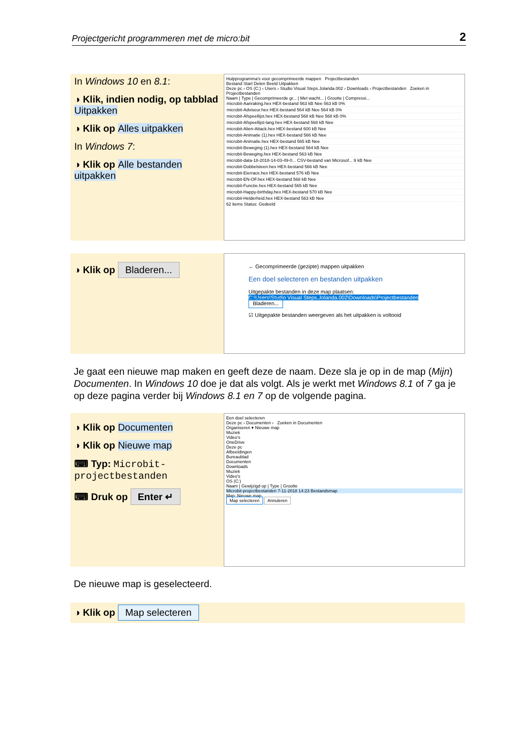Projectgericht programmeren met de micro:bit 2
In Windows 10 en 8.1:
◑ Klik, indien nodig, op tabblad Uitpakken
◑ Klik op Alles uitpakken
In Windows 7:
◑ Klik op Alle bestanden uitpakken
Hulpprogramma's voor gecomprimeerde mappen Projectbestanden
Bestand Start Delen Beeld Uitpakken
Deze pc › OS (C:) › Users › Studio Visual Steps.Jolanda.002 › Downloads › Projectbestanden Zoeken in Projectbestanden
Naam | Type | Gecomprimeerde gr... | Met wacht... | Grootte | Compressi...
microbit-Aanraking.hex HEX-bestand 563 kB Nee 563 kB 0%
microbit-Adviseur.hex HEX-bestand 564 kB Nee 564 kB 0%
microbit-Afspeellijst.hex HEX-bestand 568 kB Nee 568 kB 0%
microbit-Afspeellijst-lang.hex HEX-bestand 568 kB Nee
microbit-Alien-Attack.hex HEX-bestand 600 kB Nee
microbit-Animatie (1).hex HEX-bestand 566 kB Nee
microbit-Animatie.hex HEX-bestand 565 kB Nee
microbit-Beweging (1).hex HEX-bestand 564 kB Nee
microbit-Beweging.hex HEX-bestand 563 kB Nee
microbit-data-18-2018-14-03-49-0... CSV-bestand van Microsof... 9 kB Nee
microbit-Dobbelsteen.hex HEX-bestand 566 kB Nee
microbit-Eierrace.hex HEX-bestand 576 kB Nee
microbit-EN-OF.hex HEX-bestand 568 kB Nee
microbit-Functie.hex HEX-bestand 565 kB Nee
microbit-Happy-birthday.hex HEX-bestand 570 kB Nee
microbit-Helderheid.hex HEX-bestand 563 kB Nee
62 items Status: Gedeeld
◑ Klik op Bladeren...
← Gecomprimeerde (gezipte) mappen uitpakken
Een doel selecteren en bestanden uitpakken
Uitgepakte bestanden in deze map plaatsen:
C:\Users\Studio Visual Steps.Jolanda.002\Downloads\Projectbestanden Bladeren...
☑ Uitgepakte bestanden weergeven als het uitpakken is voltooid
Je gaat een nieuwe map maken en geeft deze de naam. Deze sla je op in de map (Mijn) Documenten. In Windows 10 doe je dat als volgt. Als je werkt met Windows 8.1 of 7 ga je op deze pagina verder bij Windows 8.1 en 7 op de volgende pagina.
◑ Klik op Documenten
◑ Klik op Nieuwe map
⌨ Typ: Microbit-projectbestanden
⌨ Druk op Enter ↵
Een doel selecteren
Deze pc › Documenten › Zoeken in Documenten
Organiseren ▾ Nieuwe map
Muziek
Video's
OneDrive
Deze pc
Afbeeldingen
Bureaublad
Documenten
Downloads
Muziek
Video's
OS (C:)
Naam | Gewijzigd op | Type | Grootte
Microbit-projectbestanden 7-11-2018 14:23 Bestandsmap
Map: Nieuwe map
Map selecteren Annuleren
De nieuwe map is geselecteerd.
◑ Klik op Map selecteren